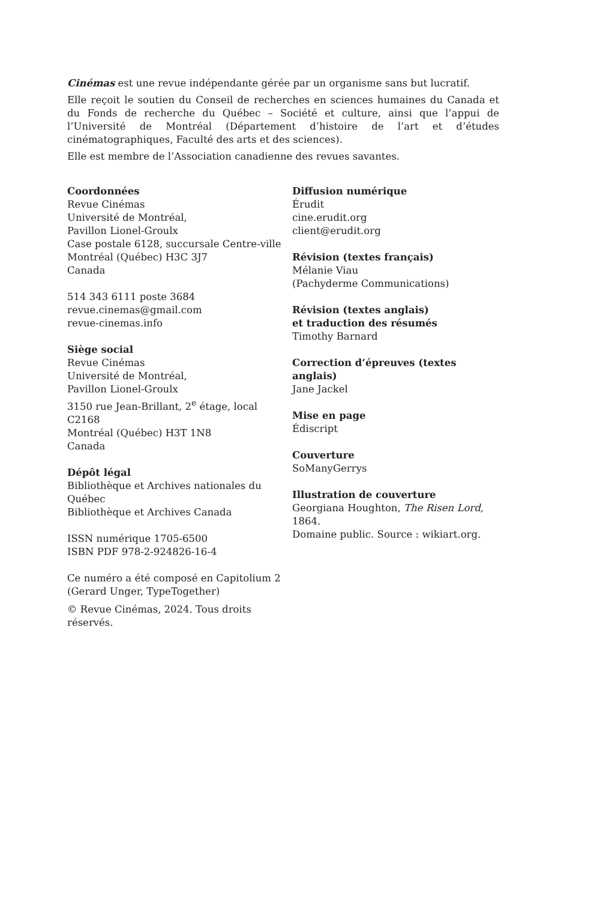Cinémas est une revue indépendante gérée par un organisme sans but lucratif.
Elle reçoit le soutien du Conseil de recherches en sciences humaines du Canada et du Fonds de recherche du Québec – Société et culture, ainsi que l’appui de l’Université de Montréal (Département d’histoire de l’art et d’études cinématographiques, Faculté des arts et des sciences).
Elle est membre de l’Association canadienne des revues savantes.
Coordonnées
Revue Cinémas
Université de Montréal,
Pavillon Lionel-Groulx
Case postale 6128, succursale Centre-ville
Montréal (Québec) H3C 3J7
Canada
514 343 6111 poste 3684
revue.cinemas@gmail.com
revue-cinemas.info
Siège social
Revue Cinémas
Université de Montréal,
Pavillon Lionel-Groulx
3150 rue Jean-Brillant, 2<sup>e</sup> étage, local C2168
Montréal (Québec) H3T 1N8
Canada
Dépôt légal
Bibliothèque et Archives nationales du Québec
Bibliothèque et Archives Canada
ISSN numérique 1705-6500
ISBN PDF 978-2-924826-16-4
Ce numéro a été composé en Capitolium 2
(Gerard Unger, TypeTogether)
© Revue Cinémas, 2024. Tous droits réservés.
Diffusion numérique
Érudit
cine.erudit.org
client@erudit.org
Révision (textes français)
Mélanie Viau
(Pachyderme Communications)
Révision (textes anglais)
et traduction des résumés
Timothy Barnard
Correction d’épreuves (textes anglais)
Jane Jackel
Mise en page
Édiscript
Couverture
SoManyGerrys
Illustration de couverture
Georgiana Houghton, The Risen Lord, 1864.
Domaine public. Source : wikiart.org.